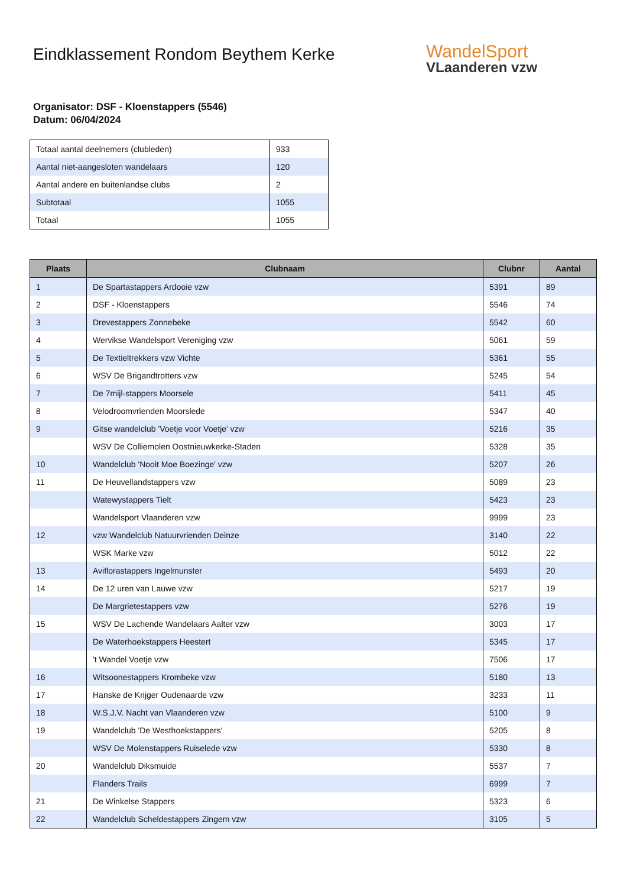Eindklassement Rondom Beythem Kerke
WandelSport
VLaanderen vzw
Organisator: DSF - Kloenstappers (5546)
Datum: 06/04/2024
| Totaal aantal deelnemers (clubleden) | 933 |
| Aantal niet-aangesloten wandelaars | 120 |
| Aantal andere en buitenlandse clubs | 2 |
| Subtotaal | 1055 |
| Totaal | 1055 |
| Plaats | Clubnaam | Clubnr | Aantal |
| --- | --- | --- | --- |
| 1 | De Spartastappers Ardooie vzw | 5391 | 89 |
| 2 | DSF - Kloenstappers | 5546 | 74 |
| 3 | Drevestappers Zonnebeke | 5542 | 60 |
| 4 | Wervikse Wandelsport Vereniging vzw | 5061 | 59 |
| 5 | De Textieltrekkers vzw Vichte | 5361 | 55 |
| 6 | WSV De Brigandtrotters vzw | 5245 | 54 |
| 7 | De 7mijl-stappers Moorsele | 5411 | 45 |
| 8 | Velodroomvrienden Moorslede | 5347 | 40 |
| 9 | Gitse wandelclub 'Voetje voor Voetje' vzw | 5216 | 35 |
| | WSV De Colliemolen Oostnieuwkerke-Staden | 5328 | 35 |
| 10 | Wandelclub 'Nooit Moe Boezinge' vzw | 5207 | 26 |
| 11 | De Heuvellandstappers vzw | 5089 | 23 |
| | Watewystappers Tielt | 5423 | 23 |
| | Wandelsport Vlaanderen vzw | 9999 | 23 |
| 12 | vzw Wandelclub Natuurvrienden Deinze | 3140 | 22 |
| | WSK Marke vzw | 5012 | 22 |
| 13 | Aviflorastappers Ingelmunster | 5493 | 20 |
| 14 | De 12 uren van Lauwe vzw | 5217 | 19 |
| | De Margrietestappers vzw | 5276 | 19 |
| 15 | WSV De Lachende Wandelaars Aalter vzw | 3003 | 17 |
| | De Waterhoekstappers Heestert | 5345 | 17 |
| | 't Wandel Voetje vzw | 7506 | 17 |
| 16 | Witsoonestappers Krombeke vzw | 5180 | 13 |
| 17 | Hanske de Krijger Oudenaarde vzw | 3233 | 11 |
| 18 | W.S.J.V. Nacht van Vlaanderen vzw | 5100 | 9 |
| 19 | Wandelclub 'De Westhoekstappers' | 5205 | 8 |
| | WSV De Molenstappers Ruiselede vzw | 5330 | 8 |
| 20 | Wandelclub Diksmuide | 5537 | 7 |
| | Flanders Trails | 6999 | 7 |
| 21 | De Winkelse Stappers | 5323 | 6 |
| 22 | Wandelclub Scheldestappers Zingem vzw | 3105 | 5 |